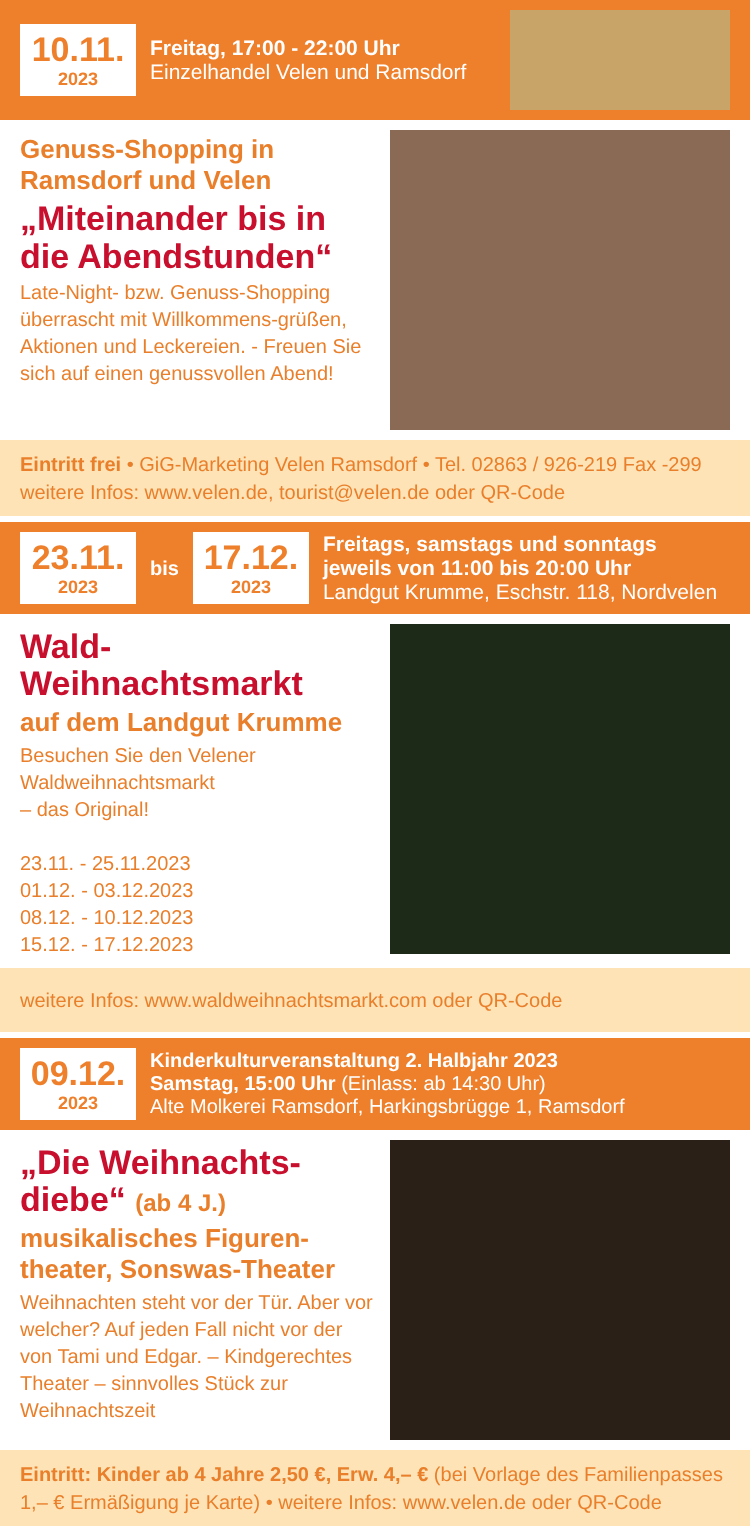10.11.
2023
Freitag, 17:00 - 22:00 Uhr
Einzelhandel Velen und Ramsdorf
Genuss-Shopping in Ramsdorf und Velen
„Miteinander bis in die Abendstunden“
Late-Night- bzw. Genuss-Shopping überrascht mit Willkommens-grüßen, Aktionen und Leckereien. - Freuen Sie sich auf einen genussvollen Abend!
Eintritt frei • GiG-Marketing Velen Ramsdorf • Tel. 02863 / 926-219 Fax -299
weitere Infos: www.velen.de, tourist@velen.de oder QR-Code
23.11.
2023
bis
17.12.
2023
Freitags, samstags und sonntags
jeweils von 11:00 bis 20:00 Uhr
Landgut Krumme, Eschstr. 118, Nordvelen
Wald-Weihnachtsmarkt
auf dem Landgut Krumme
Besuchen Sie den Velener Waldweihnachtsmarkt
– das Original!
23.11. - 25.11.2023
01.12. - 03.12.2023
08.12. - 10.12.2023
15.12. - 17.12.2023
weitere Infos: www.waldweihnachtsmarkt.com oder QR-Code
09.12.
2023
Kinderkulturveranstaltung 2. Halbjahr 2023
Samstag, 15:00 Uhr (Einlass: ab 14:30 Uhr)
Alte Molkerei Ramsdorf, Harkingsbrügge 1, Ramsdorf
„Die Weihnachts-diebe“ (ab 4 J.)
musikalisches Figuren-theater, Sonswas-Theater
Weihnachten steht vor der Tür. Aber vor welcher? Auf jeden Fall nicht vor der von Tami und Edgar. – Kindgerechtes Theater – sinnvolles Stück zur Weihnachtszeit
Eintritt: Kinder ab 4 Jahre 2,50 €, Erw. 4,– € (bei Vorlage des Familienpasses 1,– € Ermäßigung je Karte) • weitere Infos: www.velen.de oder QR-Code